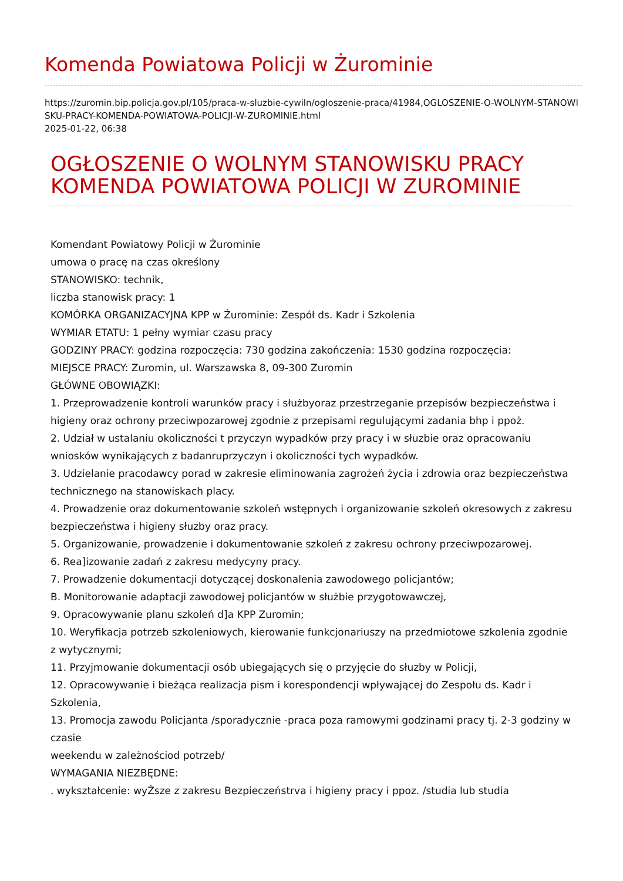Komenda Powiatowa Policji w Żurominie
https://zuromin.bip.policja.gov.pl/105/praca-w-sluzbie-cywiln/ogloszenie-praca/41984,OGLOSZENIE-O-WOLNYM-STANOWISKU-PRACY-KOMENDA-POWIATOWA-POLICJI-W-ZUROMINIE.html
2025-01-22, 06:38
OGŁOSZENIE O WOLNYM STANOWISKU PRACY KOMENDA POWIATOWA POLICJI W ZUROMINIE
Komendant Powiatowy Policji w Żurominie
umowa o pracę na czas określony
STANOWISKO: technik,
liczba stanowisk pracy: 1
KOMÓRKA ORGANIZACYJNA KPP w Żurominie: Zespół ds. Kadr i Szkolenia
WYMIAR ETATU: 1 pełny wymiar czasu pracy
GODZINY PRACY: godzina rozpoczęcia: 730 godzina zakończenia: 1530 godzina rozpoczęcia:
MIEJSCE PRACY: Zuromin, ul. Warszawska 8, 09-300 Zuromin
GŁÓWNE OBOWIĄZKI:
1. Przeprowadzenie kontroli warunków pracy i służbyoraz przestrzeganie przepisów bezpieczeństwa i higieny oraz ochrony przeciwpozarowej zgodnie z przepisami regulującymi zadania bhp i ppoż.
2. Udział w ustalaniu okoliczności t przyczyn wypadków przy pracy i w słuzbie oraz opracowaniu wniosków wynikających z badanruprzyczyn i okoliczności tych wypadków.
3. Udzielanie pracodawcy porad w zakresie eliminowania zagrożeń życia i zdrowia oraz bezpieczeństwa technicznego na stanowiskach placy.
4. Prowadzenie oraz dokumentowanie szkoleń wstępnych i organizowanie szkoleń okresowych z zakresu bezpieczeństwa i higieny słuzby oraz pracy.
5. Organizowanie, prowadzenie i dokumentowanie szkoleń z zakresu ochrony przeciwpozarowej.
6. Rea]izowanie zadań z zakresu medycyny pracy.
7. Prowadzenie dokumentacji dotyczącej doskonalenia zawodowego policjantów;
B. Monitorowanie adaptacji zawodowej policjantów w służbie przygotowawczej,
9. Opracowywanie planu szkoleń d]a KPP Zuromin;
10. Weryfikacja potrzeb szkoleniowych, kierowanie funkcjonariuszy na przedmiotowe szkolenia zgodnie z wytycznymi;
11. Przyjmowanie dokumentacji osób ubiegających się o przyjęcie do słuzby w Policji,
12. Opracowywanie i bieżąca realizacja pism i korespondencji wpływającej do Zespołu ds. Kadr i Szkolenia,
13. Promocja zawodu Policjanta /sporadycznie -praca poza ramowymi godzinami pracy tj. 2-3 godziny w czasie
weekendu w zależnościod potrzeb/
WYMAGANIA NIEZBĘDNE:
. wykształcenie: wyŻsze z zakresu Bezpieczeństrva i higieny pracy i ppoz. /studia lub studia